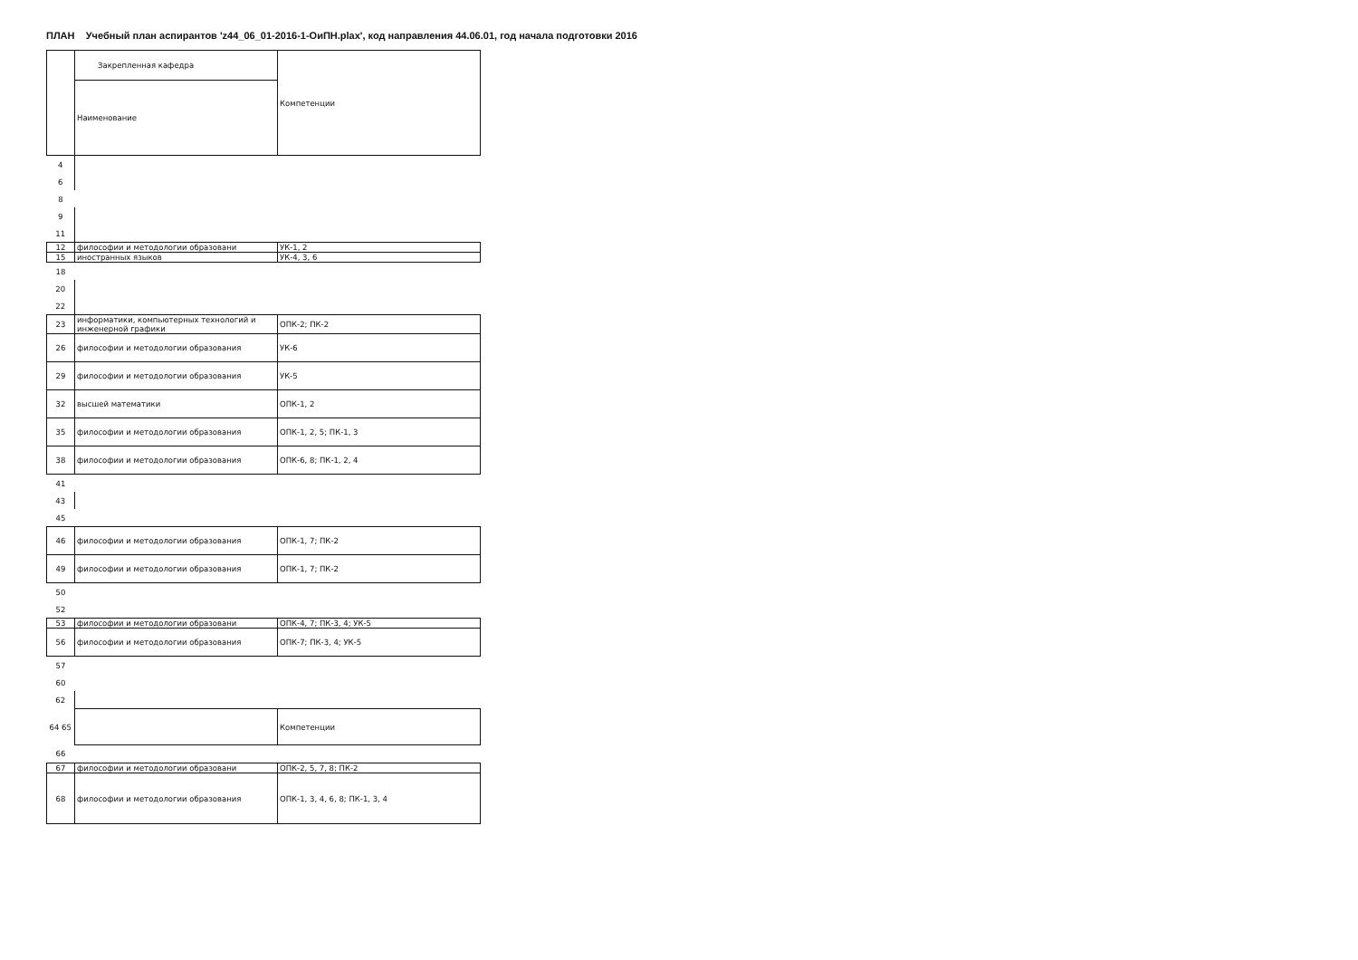ПЛАН Учебный план аспирантов 'z44_06_01-2016-1-ОиПН.plax', код направления 44.06.01, год начала подготовки 2016
| | Закрепленная кафедра | Компетенции |
| | Наименование | |
| 4 | | |
| 6 | | |
| 8 | | |
| 9 | | |
| 11 | | |
| 12 | философии и методологии образовани | УК-1, 2 |
| 15 | иностранных языков | УК-4, 3, 6 |
| 18 | | |
| 20 | | |
| 22 | | |
| 23 | информатики, компьютерных технологий и инженерной графики | ОПК-2; ПК-2 |
| 26 | философии и методологии образования | УК-6 |
| 29 | философии и методологии образования | УК-5 |
| 32 | высшей математики | ОПК-1, 2 |
| 35 | философии и методологии образования | ОПК-1, 2, 5; ПК-1, 3 |
| 38 | философии и методологии образования | ОПК-6, 8; ПК-1, 2, 4 |
| 41 | | |
| 43 | | |
| 45 | | |
| 46 | философии и методологии образования | ОПК-1, 7; ПК-2 |
| 49 | философии и методологии образования | ОПК-1, 7; ПК-2 |
| 50 | | |
| 52 | | |
| 53 | философии и методологии образовани | ОПК-4, 7; ПК-3, 4; УК-5 |
| 56 | философии и методологии образования | ОПК-7; ПК-3, 4; УК-5 |
| 57 | | |
| 60 | | |
| 62 | | |
| 64 65 | | Компетенции |
| 66 | | |
| 67 | философии и методологии образовани | ОПК-2, 5, 7, 8; ПК-2 |
| 68 | философии и методологии образования | ОПК-1, 3, 4, 6, 8; ПК-1, 3, 4 |